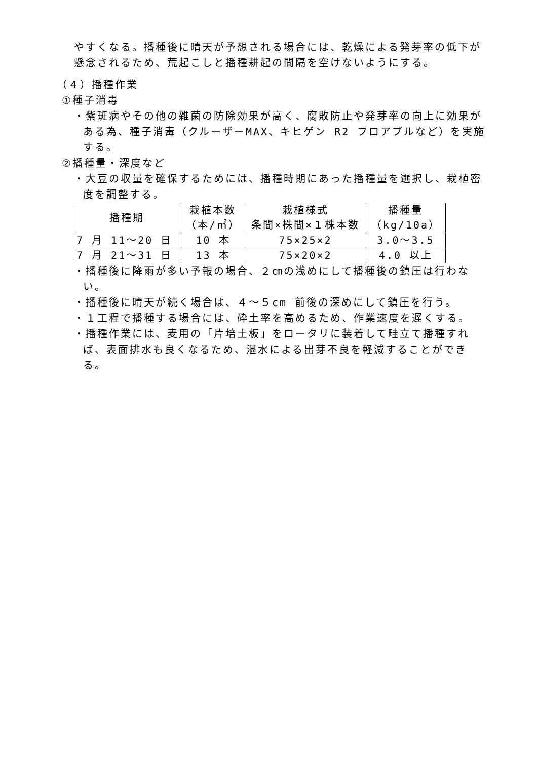やすくなる。播種後に晴天が予想される場合には、乾燥による発芽率の低下が懸念されるため、荒起こしと播種耕起の間隔を空けないようにする。
（４）播種作業
①種子消毒
・紫斑病やその他の雑菌の防除効果が高く、腐敗防止や発芽率の向上に効果がある為、種子消毒（クルーザーMAX、キヒゲン R2 フロアブルなど）を実施する。
②播種量・深度など
・大豆の収量を確保するためには、播種時期にあった播種量を選択し、栽植密度を調整する。
| 播種期 | 栽植本数 （本/㎡） | 栽植様式 条間×株間×１株本数 | 播種量 （kg/10a） |
| --- | --- | --- | --- |
| 7 月 11～20 日 | 10 本 | 75×25×2 | 3.0～3.5 |
| 7 月 21～31 日 | 13 本 | 75×20×2 | 4.0 以上 |
・播種後に降雨が多い予報の場合、２㎝の浅めにして播種後の鎮圧は行わない。
・播種後に晴天が続く場合は、４～５cm 前後の深めにして鎮圧を行う。
・１工程で播種する場合には、砕土率を高めるため、作業速度を遅くする。
・播種作業には、麦用の「片培土板」をロータリに装着して畦立て播種すれば、表面排水も良くなるため、湛水による出芽不良を軽減することができる。